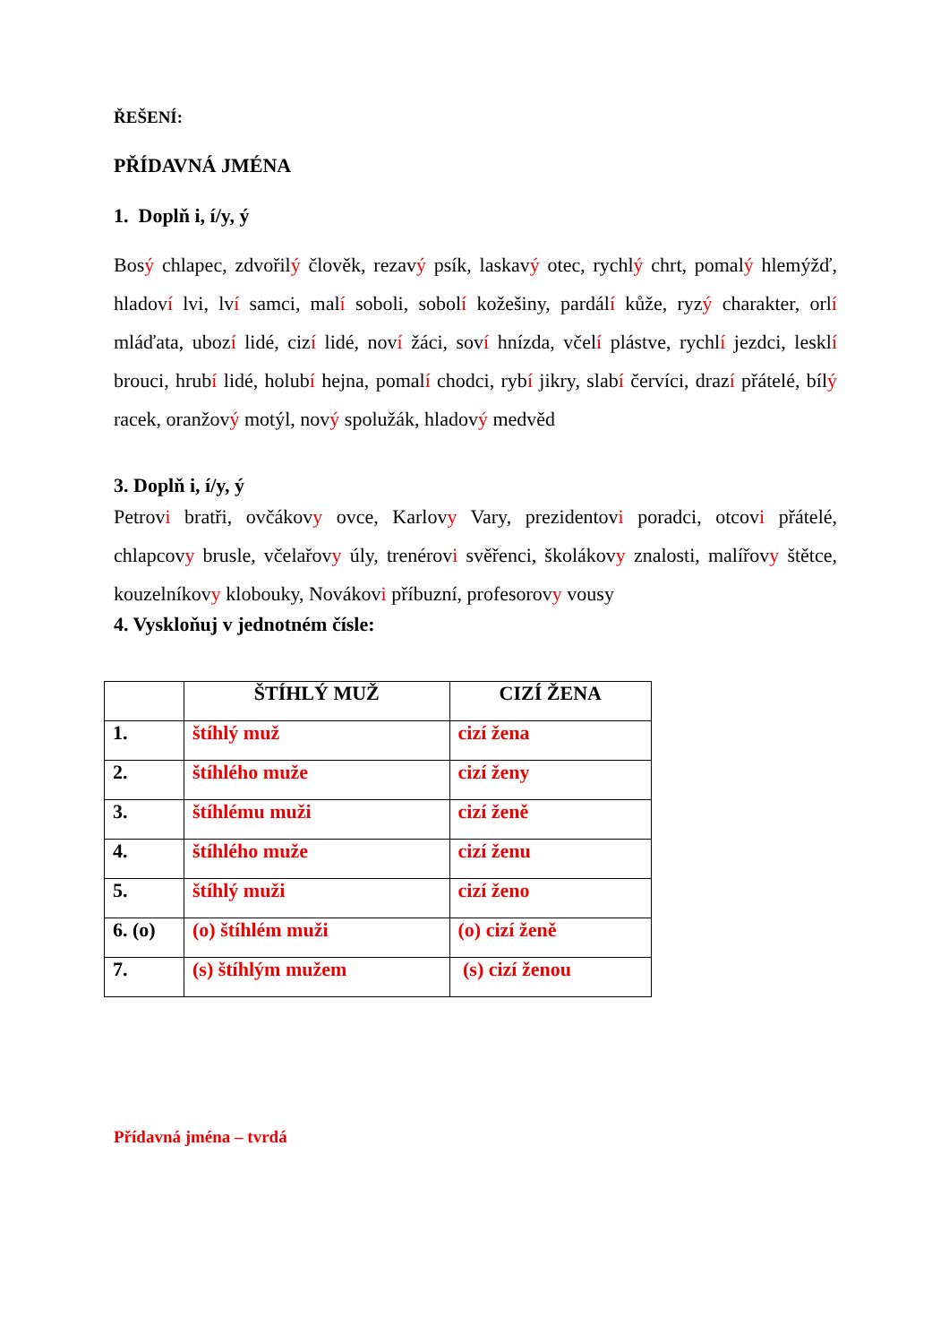ŘEŠENÍ:
PŘÍDAVNÁ JMÉNA
1. Doplň i, í/y, ý
Bosý chlapec, zdvořilý člověk, rezavý psík, laskavý otec, rychlý chrt, pomalý hlemýžď, hladoví lvi, lví samci, malí soboli, sobolí kožešiny, pardálí kůže, ryzý charakter, orlí mláďata, ubozí lidé, cizí lidé, noví žáci, soví hnízda, včelí plástve, rychlí jezdci, lesklí brouci, hrubí lidé, holubí hejna, pomalí chodci, rybí jikry, slabí červíci, drazí přátelé, bílý racek, oranžový motýl, nový spolužák, hladový medvěd
3. Doplň i, í/y, ý
Petrovi bratři, ovčákovy ovce, Karlovy Vary, prezidentovi poradci, otcovi přátelé, chlapcovy brusle, včelařovy úly, trenérovi svěřenci, školákovy znalosti, malířovy štětce, kouzelníkovy klobouky, Novákovi příbuzní, profesorovy vousy
4. Vyskloňuj v jednotném čísle:
| | ŠTÍHLÝ MUŽ | CIZÍ ŽENA |
| --- | --- | --- |
| 1. | štíhlý muž | cizí žena |
| 2. | štíhlého muže | cizí ženy |
| 3. | štíhlému muži | cizí ženě |
| 4. | štíhlého muže | cizí ženu |
| 5. | štíhlý muži | cizí ženo |
| 6. (o) | (o) štíhlém muži | (o) cizí ženě |
| 7. | (s) štíhlým mužem | (s) cizí ženou |
Přídavná jména – tvrdá